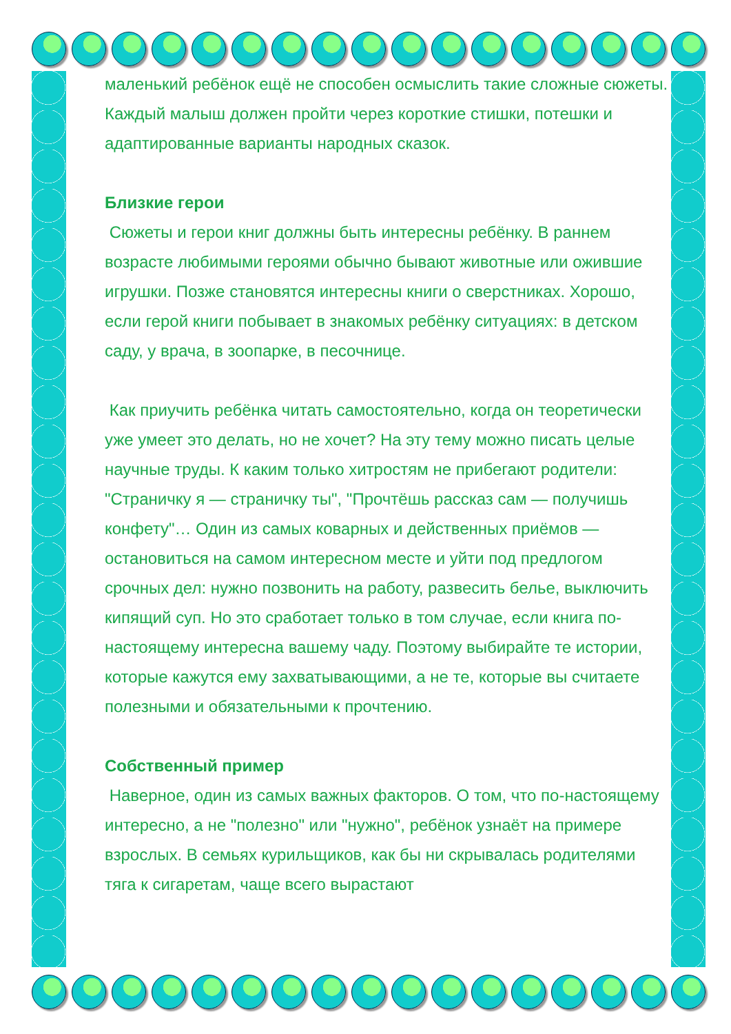маленький ребёнок ещё не способен осмыслить такие сложные сюжеты. Каждый малыш должен пройти через короткие стишки, потешки и адаптированные варианты народных сказок.
Близкие герои
Сюжеты и герои книг должны быть интересны ребёнку. В раннем возрасте любимыми героями обычно бывают животные или ожившие игрушки. Позже становятся интересны книги о сверстниках. Хорошо, если герой книги побывает в знакомых ребёнку ситуациях: в детском саду, у врача, в зоопарке, в песочнице.
Как приучить ребёнка читать самостоятельно, когда он теоретически уже умеет это делать, но не хочет? На эту тему можно писать целые научные труды. К каким только хитростям не прибегают родители: "Страничку я — страничку ты", "Прочтёшь рассказ сам — получишь конфету"… Один из самых коварных и действенных приёмов — остановиться на самом интересном месте и уйти под предлогом срочных дел: нужно позвонить на работу, развесить белье, выключить кипящий суп. Но это сработает только в том случае, если книга по-настоящему интересна вашему чаду. Поэтому выбирайте те истории, которые кажутся ему захватывающими, а не те, которые вы считаете полезными и обязательными к прочтению.
Собственный пример
Наверное, один из самых важных факторов. О том, что по-настоящему интересно, а не "полезно" или "нужно", ребёнок узнаёт на примере взрослых. В семьях курильщиков, как бы ни скрывалась родителями тяга к сигаретам, чаще всего вырастают